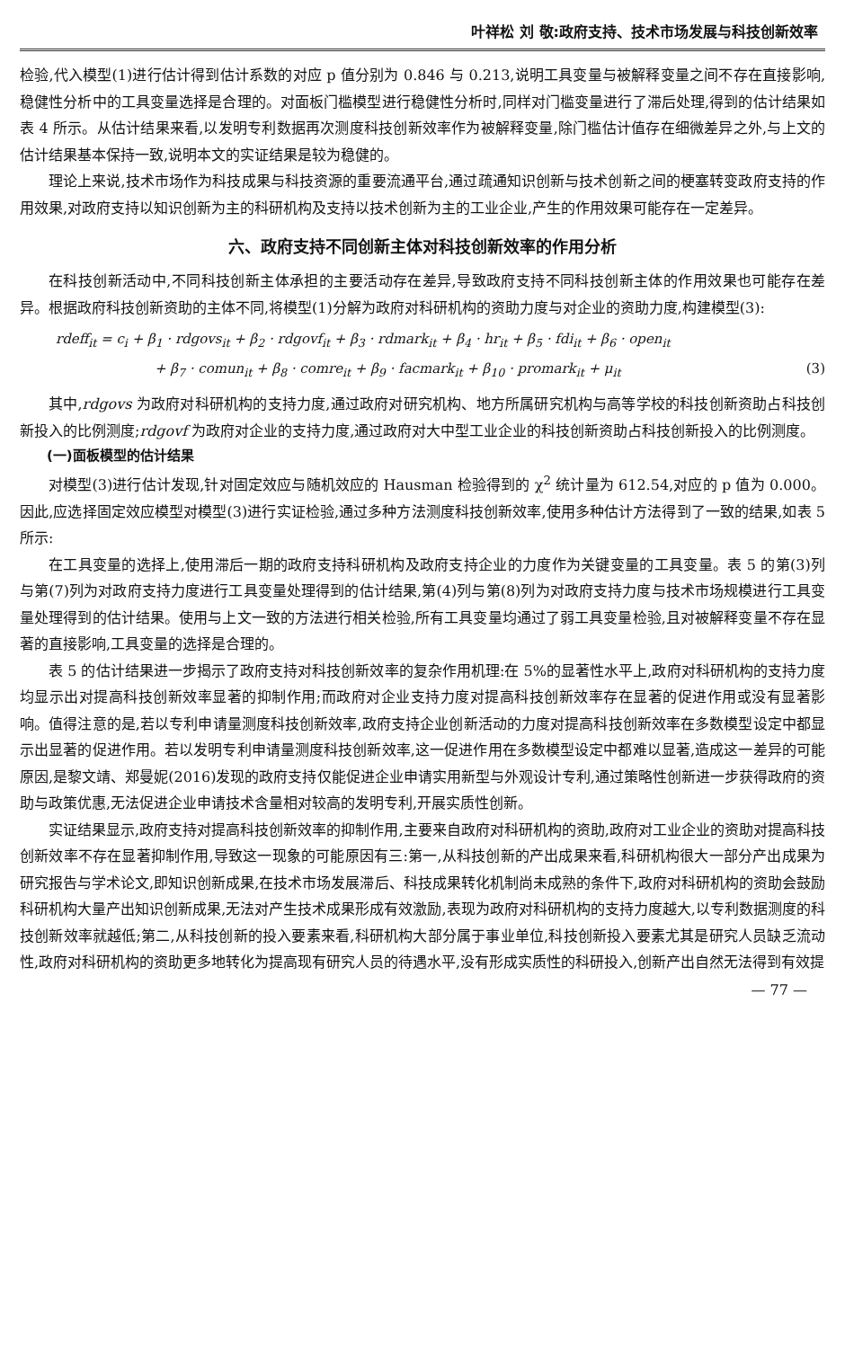叶祥松 刘 敬:政府支持、技术市场发展与科技创新效率
检验,代入模型(1)进行估计得到估计系数的对应 p 值分别为 0.846 与 0.213,说明工具变量与被解释变量之间不存在直接影响,稳健性分析中的工具变量选择是合理的。对面板门槛模型进行稳健性分析时,同样对门槛变量进行了滞后处理,得到的估计结果如表 4 所示。从估计结果来看,以发明专利数据再次测度科技创新效率作为被解释变量,除门槛估计值存在细微差异之外,与上文的估计结果基本保持一致,说明本文的实证结果是较为稳健的。
理论上来说,技术市场作为科技成果与科技资源的重要流通平台,通过疏通知识创新与技术创新之间的梗塞转变政府支持的作用效果,对政府支持以知识创新为主的科研机构及支持以技术创新为主的工业企业,产生的作用效果可能存在一定差异。
六、政府支持不同创新主体对科技创新效率的作用分析
在科技创新活动中,不同科技创新主体承担的主要活动存在差异,导致政府支持不同科技创新主体的作用效果也可能存在差异。根据政府科技创新资助的主体不同,将模型(1)分解为政府对科研机构的资助力度与对企业的资助力度,构建模型(3):
rdeff<sub>it</sub> = c<sub>i</sub> + β<sub>1</sub> · rdgovs<sub>it</sub> + β<sub>2</sub> · rdgovf<sub>it</sub> + β<sub>3</sub> · rdmark<sub>it</sub> + β<sub>4</sub> · hr<sub>it</sub> + β<sub>5</sub> · fdi<sub>it</sub> + β<sub>6</sub> · open<sub>it</sub>
+ β<sub>7</sub> · comun<sub>it</sub> + β<sub>8</sub> · comre<sub>it</sub> + β<sub>9</sub> · facmark<sub>it</sub> + β<sub>10</sub> · promark<sub>it</sub> + μ<sub>it</sub> (3)
其中,rdgovs 为政府对科研机构的支持力度,通过政府对研究机构、地方所属研究机构与高等学校的科技创新资助占科技创新投入的比例测度;rdgovf 为政府对企业的支持力度,通过政府对大中型工业企业的科技创新资助占科技创新投入的比例测度。
(一)面板模型的估计结果
对模型(3)进行估计发现,针对固定效应与随机效应的 Hausman 检验得到的 χ<sup>2</sup> 统计量为 612.54,对应的 p 值为 0.000。因此,应选择固定效应模型对模型(3)进行实证检验,通过多种方法测度科技创新效率,使用多种估计方法得到了一致的结果,如表 5 所示:
在工具变量的选择上,使用滞后一期的政府支持科研机构及政府支持企业的力度作为关键变量的工具变量。表 5 的第(3)列与第(7)列为对政府支持力度进行工具变量处理得到的估计结果,第(4)列与第(8)列为对政府支持力度与技术市场规模进行工具变量处理得到的估计结果。使用与上文一致的方法进行相关检验,所有工具变量均通过了弱工具变量检验,且对被解释变量不存在显著的直接影响,工具变量的选择是合理的。
表 5 的估计结果进一步揭示了政府支持对科技创新效率的复杂作用机理:在 5%的显著性水平上,政府对科研机构的支持力度均显示出对提高科技创新效率显著的抑制作用;而政府对企业支持力度对提高科技创新效率存在显著的促进作用或没有显著影响。值得注意的是,若以专利申请量测度科技创新效率,政府支持企业创新活动的力度对提高科技创新效率在多数模型设定中都显示出显著的促进作用。若以发明专利申请量测度科技创新效率,这一促进作用在多数模型设定中都难以显著,造成这一差异的可能原因,是黎文靖、郑曼妮(2016)发现的政府支持仅能促进企业申请实用新型与外观设计专利,通过策略性创新进一步获得政府的资助与政策优惠,无法促进企业申请技术含量相对较高的发明专利,开展实质性创新。
实证结果显示,政府支持对提高科技创新效率的抑制作用,主要来自政府对科研机构的资助,政府对工业企业的资助对提高科技创新效率不存在显著抑制作用,导致这一现象的可能原因有三:第一,从科技创新的产出成果来看,科研机构很大一部分产出成果为研究报告与学术论文,即知识创新成果,在技术市场发展滞后、科技成果转化机制尚未成熟的条件下,政府对科研机构的资助会鼓励科研机构大量产出知识创新成果,无法对产生技术成果形成有效激励,表现为政府对科研机构的支持力度越大,以专利数据测度的科技创新效率就越低;第二,从科技创新的投入要素来看,科研机构大部分属于事业单位,科技创新投入要素尤其是研究人员缺乏流动性,政府对科研机构的资助更多地转化为提高现有研究人员的待遇水平,没有形成实质性的科研投入,创新产出自然无法得到有效提
— 77 —